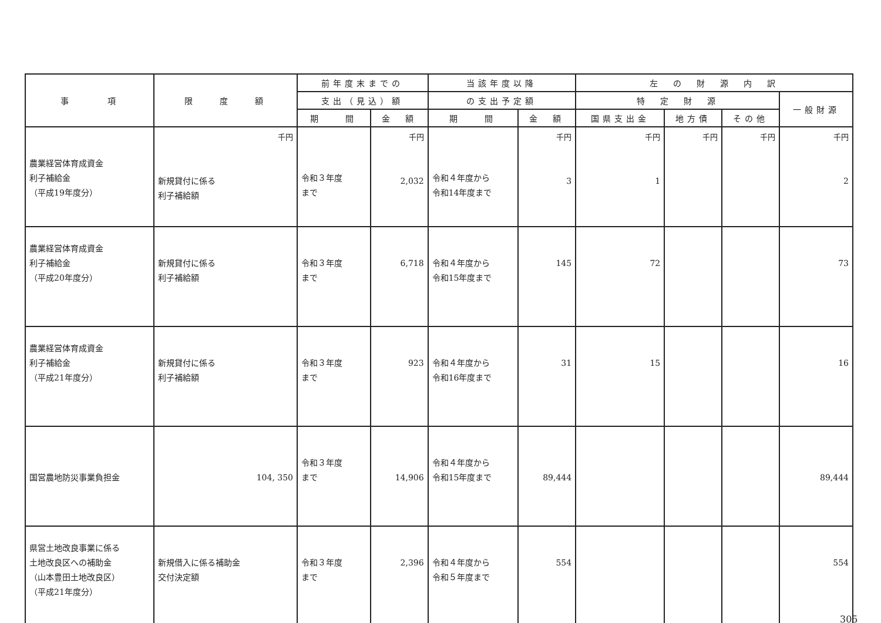| 事 項 | 限 度 額 | 前年度末までの | | 当該年度以降 | | 左 の 財 源 内 訳 | | | |
| --- | --- | --- | --- | --- | --- | --- | --- | --- | --- |
| | | 支出（見込）額 | | の支出予定額 | | 特 定 財 源 | | | 一般財源 |
| | | 期 間 | 金 額 | 期 間 | 金 額 | 国県支出金 | 地方債 | その他 | |
| 農業経営体育成資金 利子補給金 （平成19年度分） | 千円 新規貸付に係る 利子補給額 | 令和３年度 まで | 千円 2,032 | 令和４年度から 令和14年度まで | 千円 3 | 千円 1 | 千円 | 千円 | 千円 2 |
| 農業経営体育成資金 利子補給金 （平成20年度分） | 新規貸付に係る 利子補給額 | 令和３年度 まで | 6,718 | 令和４年度から 令和15年度まで | 145 | 72 | | | 73 |
| 農業経営体育成資金 利子補給金 （平成21年度分） | 新規貸付に係る 利子補給額 | 令和３年度 まで | 923 | 令和４年度から 令和16年度まで | 31 | 15 | | | 16 |
| 国営農地防災事業負担金 | 104, 350 | 令和３年度 まで | 14,906 | 令和４年度から 令和15年度まで | 89,444 | | | | 89,444 |
| 県営土地改良事業に係る 土地改良区への補助金 （山本豊田土地改良区） （平成21年度分） | 新規借入に係る補助金 交付決定額 | 令和３年度 まで | 2,396 | 令和４年度から 令和５年度まで | 554 | | | | 554 |
305